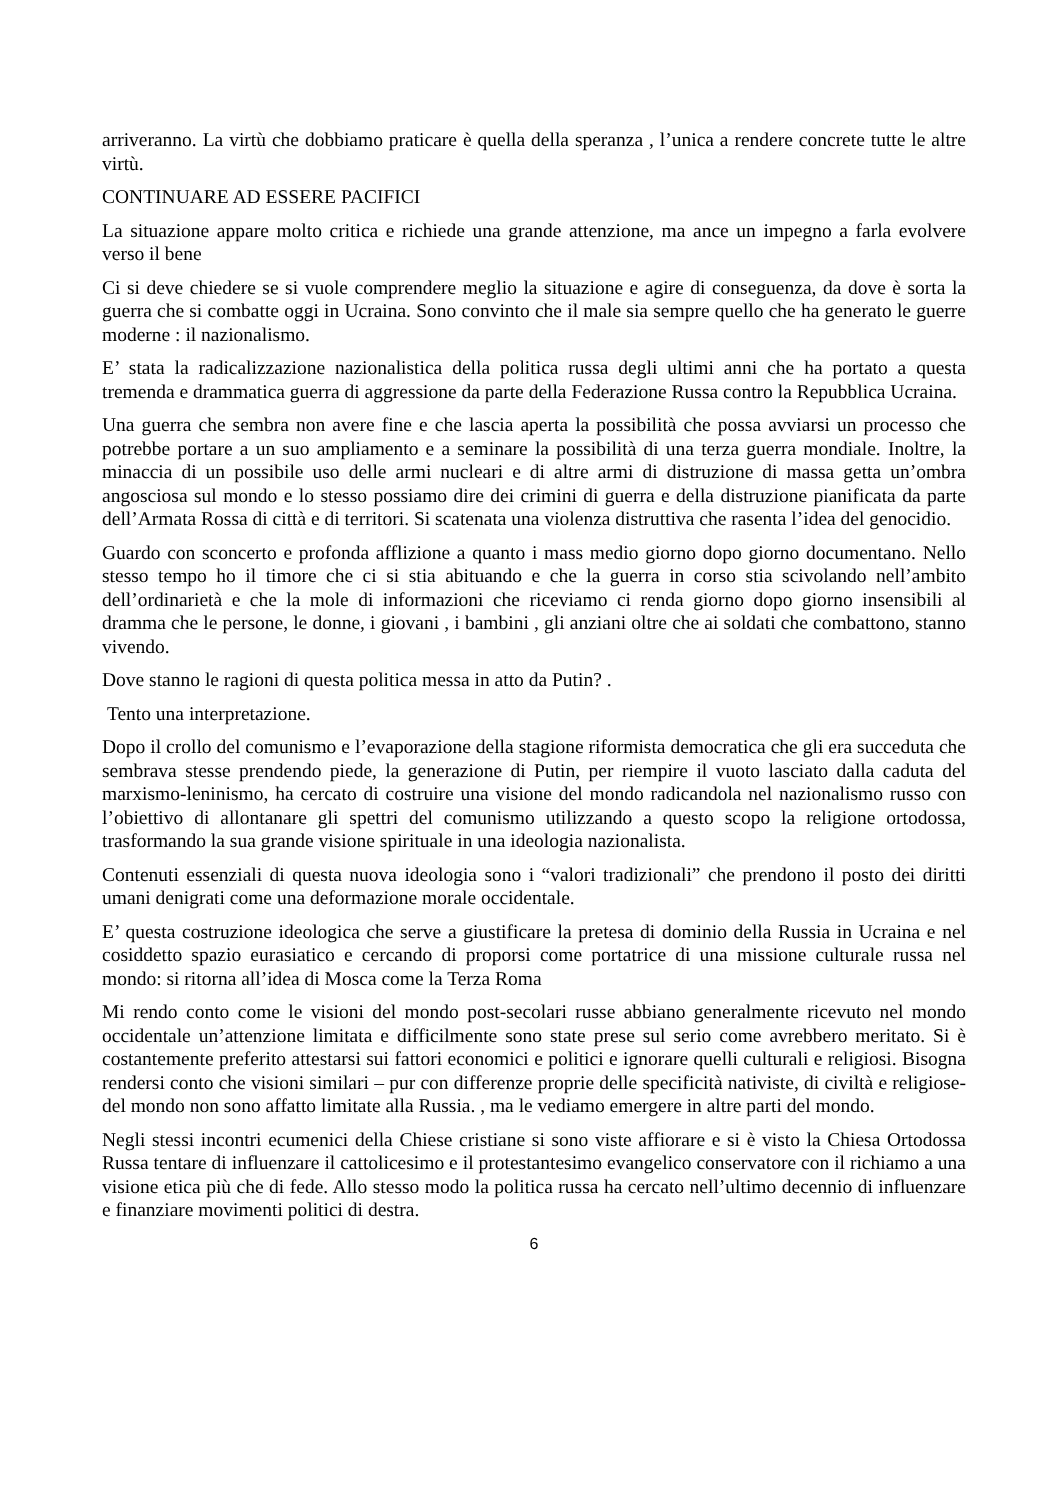arriveranno. La virtù che dobbiamo praticare è quella della speranza , l’unica a rendere concrete tutte le altre virtù.
CONTINUARE AD ESSERE PACIFICI
La situazione appare molto critica e richiede una grande attenzione, ma ance un impegno a farla evolvere verso il bene
Ci si deve chiedere se si vuole comprendere meglio la situazione e agire di conseguenza, da dove è sorta la guerra che si combatte oggi in Ucraina. Sono convinto che il male sia sempre quello che ha generato le guerre moderne : il nazionalismo.
E’ stata la radicalizzazione nazionalistica della politica russa degli ultimi anni che ha portato a questa tremenda e drammatica guerra di aggressione da parte della Federazione Russa contro la Repubblica Ucraina.
Una guerra che sembra non avere fine e che lascia aperta la possibilità che possa avviarsi un processo che potrebbe portare a un suo ampliamento e a seminare la possibilità di una terza guerra mondiale. Inoltre, la minaccia di un possibile uso delle armi nucleari e di altre armi di distruzione di massa getta un’ombra angosciosa sul mondo e lo stesso possiamo dire dei crimini di guerra e della distruzione pianificata da parte dell’Armata Rossa di città e di territori. Si scatenata una violenza distruttiva che rasenta l’idea del genocidio.
Guardo con sconcerto e profonda afflizione a quanto i mass medio giorno dopo giorno documentano. Nello stesso tempo ho il timore che ci si stia abituando e che la guerra in corso stia scivolando nell’ambito dell’ordinarietà e che la mole di informazioni che riceviamo ci renda giorno dopo giorno insensibili al dramma che le persone, le donne, i giovani , i bambini , gli anziani oltre che ai soldati che combattono, stanno vivendo.
Dove stanno le ragioni di questa politica messa in atto da Putin? .
Tento una interpretazione.
Dopo il crollo del comunismo e l’evaporazione della stagione riformista democratica che gli era succeduta che sembrava stesse prendendo piede, la generazione di Putin, per riempire il vuoto lasciato dalla caduta del marxismo-leninismo, ha cercato di costruire una visione del mondo radicandola nel nazionalismo russo con l’obiettivo di allontanare gli spettri del comunismo utilizzando a questo scopo la religione ortodossa, trasformando la sua grande visione spirituale in una ideologia nazionalista.
Contenuti essenziali di questa nuova ideologia sono i “valori tradizionali” che prendono il posto dei diritti umani denigrati come una deformazione morale occidentale.
E’ questa costruzione ideologica che serve a giustificare la pretesa di dominio della Russia in Ucraina e nel cosiddetto spazio eurasiatico e cercando di proporsi come portatrice di una missione culturale russa nel mondo: si ritorna all’idea di Mosca come la Terza Roma
Mi rendo conto come le visioni del mondo post-secolari russe abbiano generalmente ricevuto nel mondo occidentale un’attenzione limitata e difficilmente sono state prese sul serio come avrebbero meritato. Si è costantemente preferito attestarsi sui fattori economici e politici e ignorare quelli culturali e religiosi. Bisogna rendersi conto che visioni similari – pur con differenze proprie delle specificità nativiste, di civiltà e religiose- del mondo non sono affatto limitate alla Russia. , ma le vediamo emergere in altre parti del mondo.
Negli stessi incontri ecumenici della Chiese cristiane si sono viste affiorare e si è visto la Chiesa Ortodossa Russa tentare di influenzare il cattolicesimo e il protestantesimo evangelico conservatore con il richiamo a una visione etica più che di fede. Allo stesso modo la politica russa ha cercato nell’ultimo decennio di influenzare e finanziare movimenti politici di destra.
6